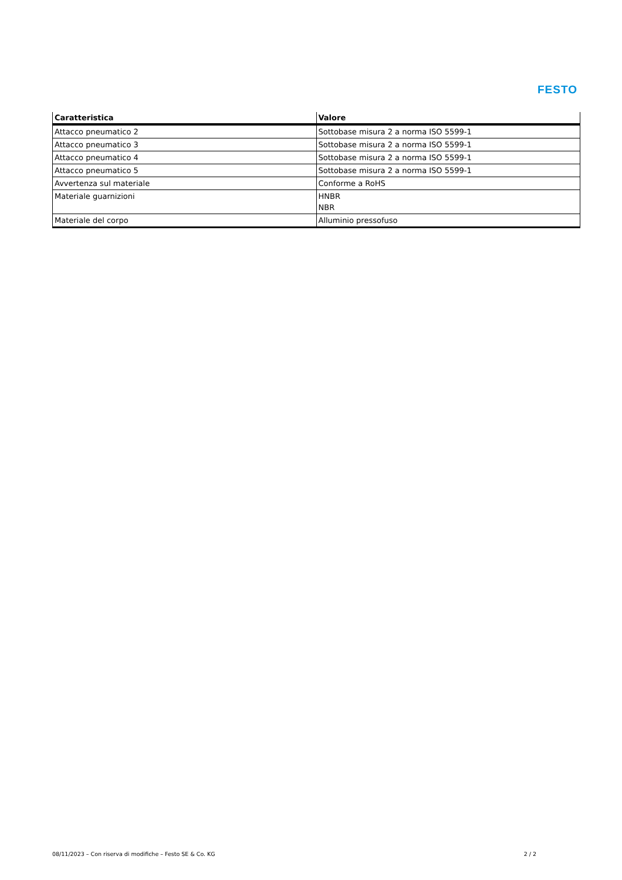FESTO
| Caratteristica | Valore |
| --- | --- |
| Attacco pneumatico 2 | Sottobase misura 2 a norma ISO 5599-1 |
| Attacco pneumatico 3 | Sottobase misura 2 a norma ISO 5599-1 |
| Attacco pneumatico 4 | Sottobase misura 2 a norma ISO 5599-1 |
| Attacco pneumatico 5 | Sottobase misura 2 a norma ISO 5599-1 |
| Avvertenza sul materiale | Conforme a RoHS |
| Materiale guarnizioni | HNBR NBR |
| Materiale del corpo | Alluminio pressofuso |
08/11/2023 – Con riserva di modifiche – Festo SE & Co. KG 2 / 2